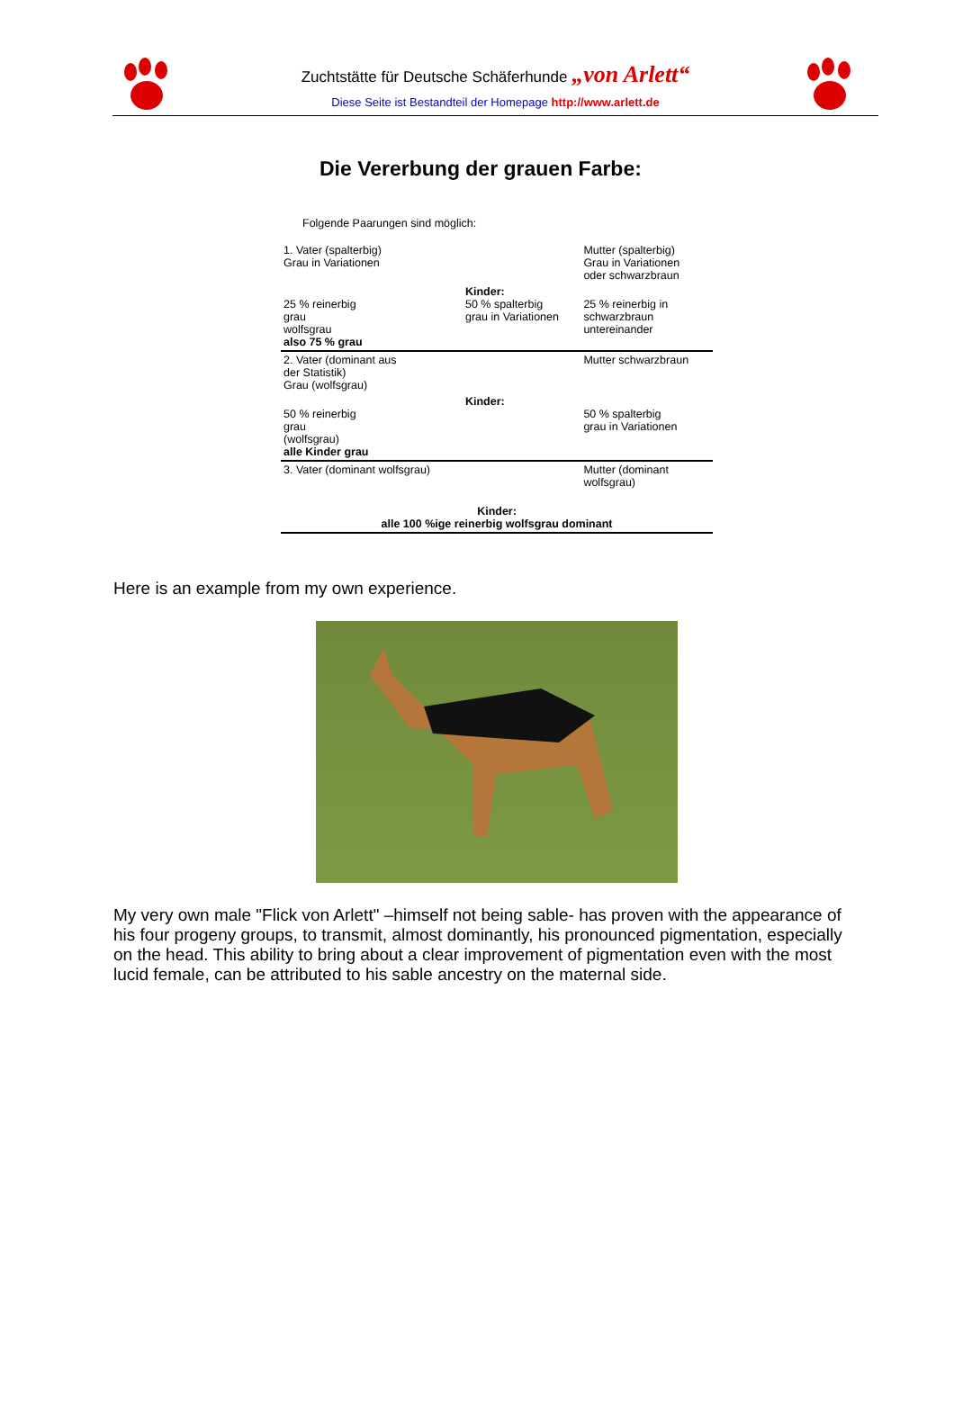Zuchtstätte für Deutsche Schäferhunde „von Arlett“
Diese Seite ist Bestandteil der Homepage http://www.arlett.de
Die Vererbung der grauen Farbe:
Folgende Paarungen sind möglich:
| 1. Vater (spalterbig) Grau in Variationen | | Mutter (spalterbig) Grau in Variationen oder schwarzbraun |
| 25 % reinerbig grau wolfsgrau also 75 % grau | Kinder: 50 % spalterbig grau in Variationen | 25 % reinerbig in schwarzbraun untereinander |
| 2. Vater (dominant aus der Statistik) Grau (wolfsgrau) | | Mutter schwarzbraun |
| 50 % reinerbig grau (wolfsgrau) alle Kinder grau | Kinder: | 50 % spalterbig grau in Variationen |
| 3. Vater (dominant wolfsgrau) | | Mutter (dominant wolfsgrau) |
| Kinder: alle 100 %ige reinerbig wolfsgrau dominant | | |
Here is an example from my own experience.
My very own male "Flick von Arlett" –himself not being sable- has proven with the appearance of his four progeny groups, to transmit, almost dominantly, his pronounced pigmentation, especially on the head. This ability to bring about a clear improvement of pigmentation even with the most lucid female, can be attributed to his sable ancestry on the maternal side.